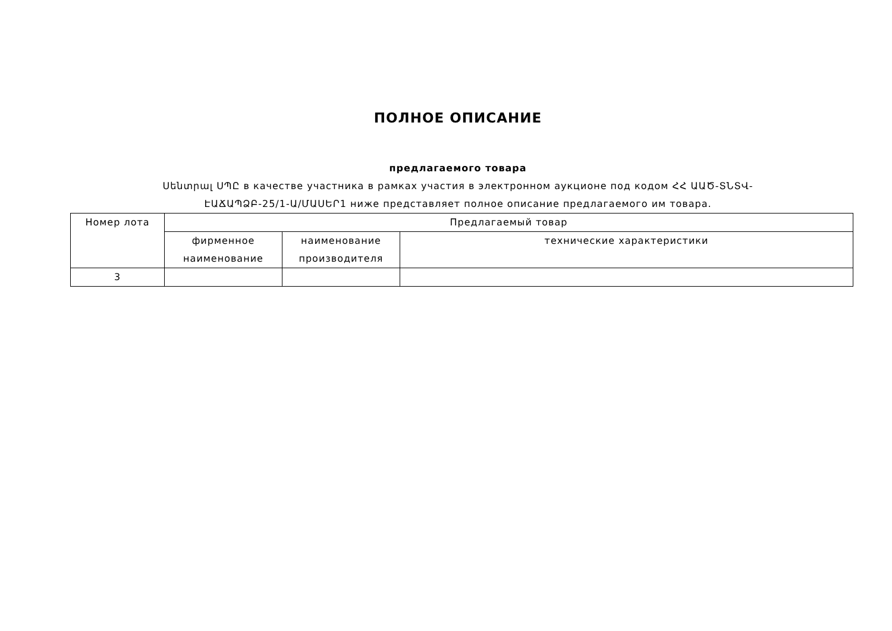ПОЛНОЕ ОПИСАНИЕ
предлагаемого товара
Սենտրալ ՍՊԸ в качестве участника в рамках участия в электронном аукционе под кодом ՀՀ ԱԱԾ-ՏՆՏՎ-ԷԱՃԱՊՁԲ-25/1-Ա/ՄԱՍԵՐ1 ниже представляет полное описание предлагаемого им товара.
| Номер лота | Предлагаемый товар | | |
| | фирменное наименование | наименование производителя | технические характеристики |
| 3 | | | |